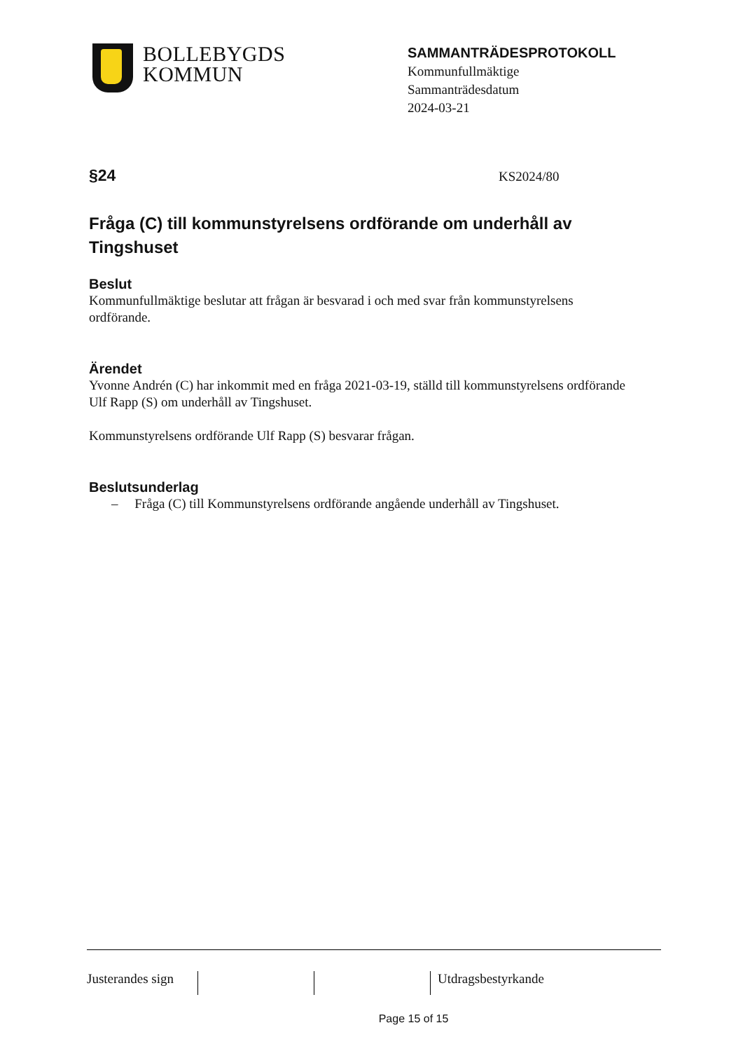BOLLEBYGDS
KOMMUN
SAMMANTRÄDESPROTOKOLL
Kommunfullmäktige
Sammanträdesdatum
2024-03-21
§24 KS2024/80
Fråga (C) till kommunstyrelsens ordförande om underhåll av Tingshuset
Beslut
Kommunfullmäktige beslutar att frågan är besvarad i och med svar från kommunstyrelsens ordförande.
Ärendet
Yvonne Andrén (C) har inkommit med en fråga 2021-03-19, ställd till kommunstyrelsens ordförande Ulf Rapp (S) om underhåll av Tingshuset.
Kommunstyrelsens ordförande Ulf Rapp (S) besvarar frågan.
Beslutsunderlag
– Fråga (C) till Kommunstyrelsens ordförande angående underhåll av Tingshuset.
Justerandes sign
Utdragsbestyrkande
Page 15 of 15